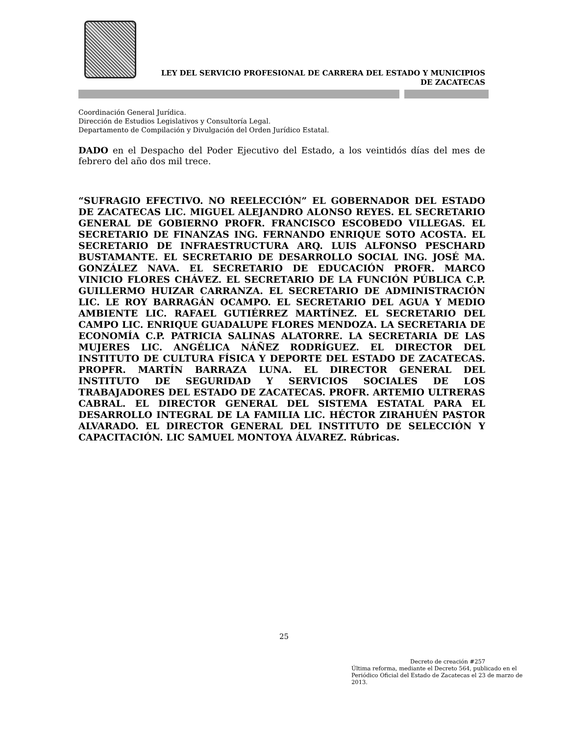LEY DEL SERVICIO PROFESIONAL DE CARRERA DEL ESTADO Y MUNICIPIOS
DE ZACATECAS
Coordinación General Jurídica.
Dirección de Estudios Legislativos y Consultoría Legal.
Departamento de Compilación y Divulgación del Orden Jurídico Estatal.
DADO en el Despacho del Poder Ejecutivo del Estado, a los veintidós días del mes de febrero del año dos mil trece.
“SUFRAGIO EFECTIVO. NO REELECCIÓN” EL GOBERNADOR DEL ESTADO DE ZACATECAS LIC. MIGUEL ALEJANDRO ALONSO REYES. EL SECRETARIO GENERAL DE GOBIERNO PROFR. FRANCISCO ESCOBEDO VILLEGAS. EL SECRETARIO DE FINANZAS ING. FERNANDO ENRIQUE SOTO ACOSTA. EL SECRETARIO DE INFRAESTRUCTURA ARQ. LUIS ALFONSO PESCHARD BUSTAMANTE. EL SECRETARIO DE DESARROLLO SOCIAL ING. JOSÉ MA. GONZÁLEZ NAVA. EL SECRETARIO DE EDUCACIÓN PROFR. MARCO VINICIO FLORES CHÁVEZ. EL SECRETARIO DE LA FUNCIÓN PÚBLICA C.P. GUILLERMO HUIZAR CARRANZA. EL SECRETARIO DE ADMINISTRACIÓN LIC. LE ROY BARRAGÁN OCAMPO. EL SECRETARIO DEL AGUA Y MEDIO AMBIENTE LIC. RAFAEL GUTIÉRREZ MARTÍNEZ. EL SECRETARIO DEL CAMPO LIC. ENRIQUE GUADALUPE FLORES MENDOZA. LA SECRETARIA DE ECONOMÍA C.P. PATRICIA SALINAS ALATORRE. LA SECRETARIA DE LAS MUJERES LIC. ANGÉLICA NÁÑEZ RODRÍGUEZ. EL DIRECTOR DEL INSTITUTO DE CULTURA FÍSICA Y DEPORTE DEL ESTADO DE ZACATECAS. PROPFR. MARTÍN BARRAZA LUNA. EL DIRECTOR GENERAL DEL INSTITUTO DE SEGURIDAD Y SERVICIOS SOCIALES DE LOS TRABAJADORES DEL ESTADO DE ZACATECAS. PROFR. ARTEMIO ULTRERAS CABRAL. EL DIRECTOR GENERAL DEL SISTEMA ESTATAL PARA EL DESARROLLO INTEGRAL DE LA FAMILIA LIC. HÉCTOR ZIRAHUÉN PASTOR ALVARADO. EL DIRECTOR GENERAL DEL INSTITUTO DE SELECCIÓN Y CAPACITACIÓN. LIC SAMUEL MONTOYA ÁLVAREZ. Rúbricas.
25
Decreto de creación #257
Última reforma, mediante el Decreto 564, publicado en el Periódico Oficial del Estado de Zacatecas el 23 de marzo de 2013.